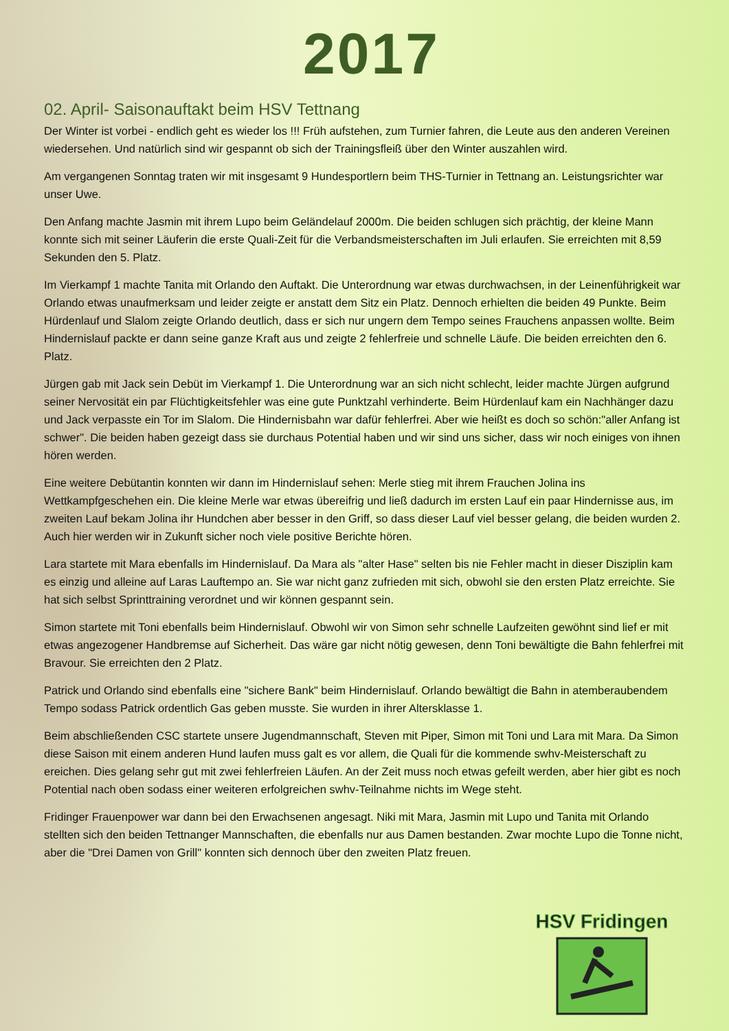2017
02. April- Saisonauftakt beim HSV Tettnang
Der Winter ist vorbei - endlich geht es wieder los !!! Früh aufstehen, zum Turnier fahren, die Leute aus den anderen Vereinen wiedersehen. Und natürlich sind wir gespannt ob sich der Trainingsfleiß über den Winter auszahlen wird.
Am vergangenen Sonntag traten wir mit insgesamt 9 Hundesportlern beim THS-Turnier in Tettnang an. Leistungsrichter war unser Uwe.
Den Anfang machte Jasmin mit ihrem Lupo beim Geländelauf 2000m. Die beiden schlugen sich prächtig, der kleine Mann konnte sich mit seiner Läuferin die erste Quali-Zeit für die Verbandsmeisterschaften im Juli erlaufen. Sie erreichten mit 8,59 Sekunden den 5. Platz.
Im Vierkampf 1 machte Tanita mit Orlando den Auftakt. Die Unterordnung war etwas durchwachsen, in der Leinenführigkeit war Orlando etwas unaufmerksam und leider zeigte er anstatt dem Sitz ein Platz. Dennoch erhielten die beiden 49 Punkte. Beim Hürdenlauf und Slalom zeigte Orlando deutlich, dass er sich nur ungern dem Tempo seines Frauchens anpassen wollte. Beim Hindernislauf packte er dann seine ganze Kraft aus und zeigte 2 fehlerfreie und schnelle Läufe. Die beiden erreichten den 6. Platz.
Jürgen gab mit Jack sein Debüt im Vierkampf 1. Die Unterordnung war an sich nicht schlecht, leider machte Jürgen aufgrund seiner Nervosität ein par Flüchtigkeitsfehler was eine gute Punktzahl verhinderte. Beim Hürdenlauf kam ein Nachhänger dazu und Jack verpasste ein Tor im Slalom. Die Hindernisbahn war dafür fehlerfrei. Aber wie heißt es doch so schön:"aller Anfang ist schwer". Die beiden haben gezeigt dass sie durchaus Potential haben und wir sind uns sicher, dass wir noch einiges von ihnen hören werden.
Eine weitere Debütantin konnten wir dann im Hindernislauf sehen: Merle stieg mit ihrem Frauchen Jolina ins Wettkampfgeschehen ein. Die kleine Merle war etwas übereifrig und ließ dadurch im ersten Lauf ein paar Hindernisse aus, im zweiten Lauf bekam Jolina ihr Hundchen aber besser in den Griff, so dass dieser Lauf viel besser gelang, die beiden wurden 2. Auch hier werden wir in Zukunft sicher noch viele positive Berichte hören.
Lara startete mit Mara ebenfalls im Hindernislauf. Da Mara als "alter Hase" selten bis nie Fehler macht in dieser Disziplin kam es einzig und alleine auf Laras Lauftempo an. Sie war nicht ganz zufrieden mit sich, obwohl sie den ersten Platz erreichte. Sie hat sich selbst Sprinttraining verordnet und wir können gespannt sein.
Simon startete mit Toni ebenfalls beim Hindernislauf. Obwohl wir von Simon sehr schnelle Laufzeiten gewöhnt sind lief er mit etwas angezogener Handbremse auf Sicherheit. Das wäre gar nicht nötig gewesen, denn Toni bewältigte die Bahn fehlerfrei mit Bravour. Sie erreichten den 2 Platz.
Patrick und Orlando sind ebenfalls eine "sichere Bank" beim Hindernislauf. Orlando bewältigt die Bahn in atemberaubendem Tempo sodass Patrick ordentlich Gas geben musste. Sie wurden in ihrer Altersklasse 1.
Beim abschließenden CSC startete unsere Jugendmannschaft, Steven mit Piper, Simon mit Toni und Lara mit Mara. Da Simon diese Saison mit einem anderen Hund laufen muss galt es vor allem, die Quali für die kommende swhv-Meisterschaft zu ereichen. Dies gelang sehr gut mit zwei fehlerfreien Läufen. An der Zeit muss noch etwas gefeilt werden, aber hier gibt es noch Potential nach oben sodass einer weiteren erfolgreichen swhv-Teilnahme nichts im Wege steht.
Fridinger Frauenpower war dann bei den Erwachsenen angesagt. Niki mit Mara, Jasmin mit Lupo und Tanita mit Orlando stellten sich den beiden Tettnanger Mannschaften, die ebenfalls nur aus Damen bestanden. Zwar mochte Lupo die Tonne nicht, aber die "Drei Damen von Grill" konnten sich dennoch über den zweiten Platz freuen.
HSV Fridingen